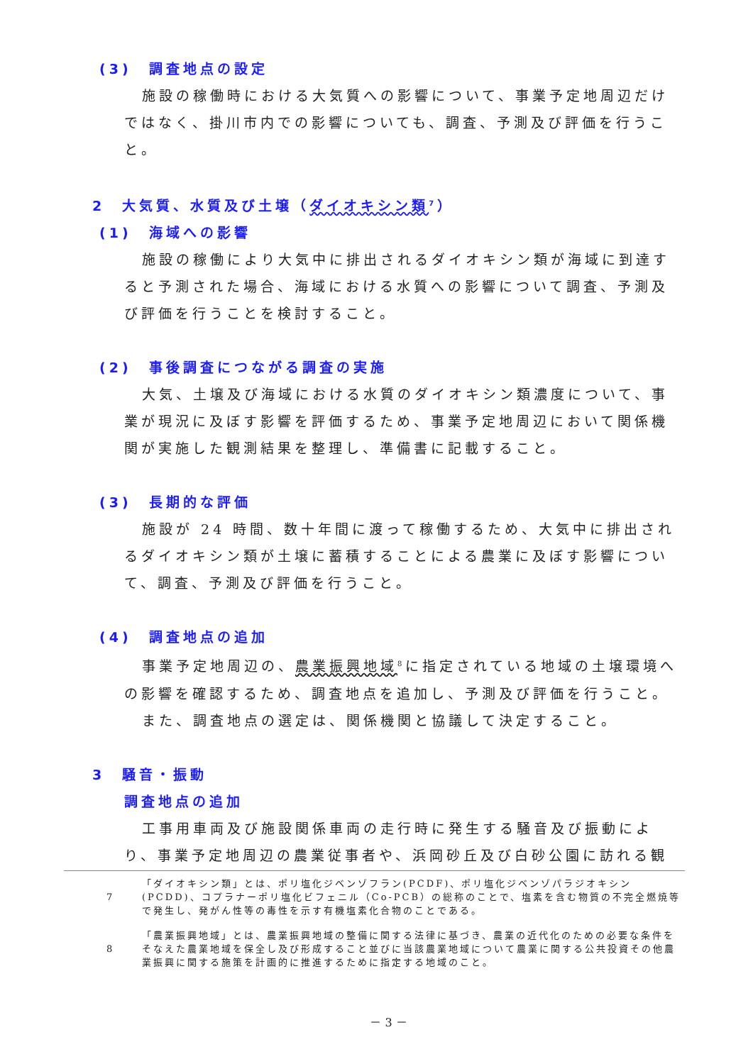(3)　調査地点の設定
施設の稼働時における大気質への影響について、事業予定地周辺だけではなく、掛川市内での影響についても、調査、予測及び評価を行うこと。
2　大気質、水質及び土壌（ダイオキシン類<sup>7</sup>）
(1)　海域への影響
施設の稼働により大気中に排出されるダイオキシン類が海域に到達すると予測された場合、海域における水質への影響について調査、予測及び評価を行うことを検討すること。
(2)　事後調査につながる調査の実施
大気、土壌及び海域における水質のダイオキシン類濃度について、事業が現況に及ぼす影響を評価するため、事業予定地周辺において関係機関が実施した観測結果を整理し、準備書に記載すること。
(3)　長期的な評価
施設が 24 時間、数十年間に渡って稼働するため、大気中に排出されるダイオキシン類が土壌に蓄積することによる農業に及ぼす影響について、調査、予測及び評価を行うこと。
(4)　調査地点の追加
事業予定地周辺の、農業振興地域<sup>8</sup>に指定されている地域の土壌環境への影響を確認するため、調査地点を追加し、予測及び評価を行うこと。
また、調査地点の選定は、関係機関と協議して決定すること。
3　騒音・振動
調査地点の追加
工事用車両及び施設関係車両の走行時に発生する騒音及び振動により、事業予定地周辺の農業従事者や、浜岡砂丘及び白砂公園に訪れる観
7 「ダイオキシン類」とは、ポリ塩化ジベンゾフラン(PCDF)、ポリ塩化ジベンゾパラジオキシン(PCDD)、コプラナーポリ塩化ビフェニル（Co-PCB）の総称のことで、塩素を含む物質の不完全燃焼等で発生し、発がん性等の毒性を示す有機塩素化合物のことである。
8 「農業振興地域」とは、農業振興地域の整備に関する法律に基づき、農業の近代化のための必要な条件をそなえた農業地域を保全し及び形成すること並びに当該農業地域について農業に関する公共投資その他農業振興に関する施策を計画的に推進するために指定する地域のこと。
－ 3 －